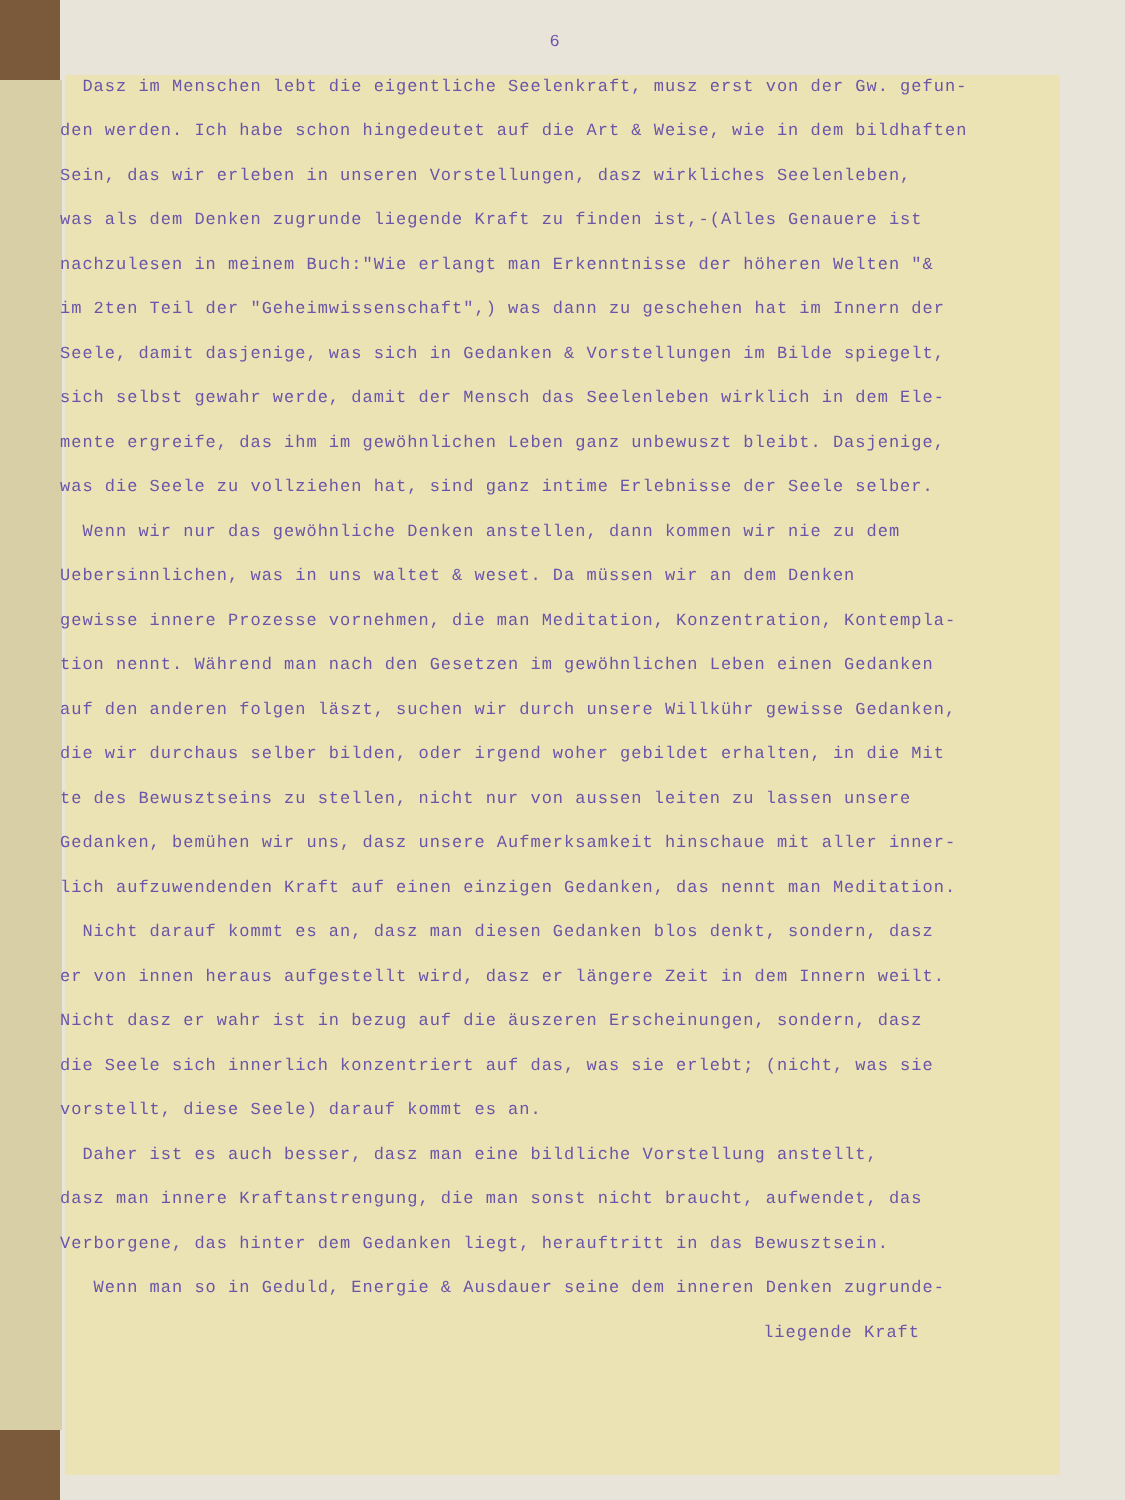6
Dasz im Menschen lebt die eigentliche Seelenkraft, musz erst von der Gw. gefun-
den werden. Ich habe schon hingedeutet auf die Art & Weise, wie in dem bildhaften
Sein, das wir erleben in unseren Vorstellungen, dasz wirkliches Seelenleben,
was als dem Denken zugrunde liegende Kraft zu finden ist,-(Alles Genauere ist
nachzulesen in meinem Buch:"Wie erlangt man Erkenntnisse der höheren Welten "&
im 2ten Teil der "Geheimwissenschaft",) was dann zu geschehen hat im Innern der
Seele, damit dasjenige, was sich in Gedanken & Vorstellungen im Bilde spiegelt,
sich selbst gewahr werde, damit der Mensch das Seelenleben wirklich in dem Ele-
mente ergreife, das ihm im gewöhnlichen Leben ganz unbewuszt bleibt. Dasjenige,
was die Seele zu vollziehen hat, sind ganz intime Erlebnisse der Seele selber.
Wenn wir nur das gewöhnliche Denken anstellen, dann kommen wir nie zu dem
Uebersinnlichen, was in uns waltet & weset. Da müssen wir an dem Denken
gewisse innere Prozesse vornehmen, die man Meditation, Konzentration, Kontempla-
tion nennt. Während man nach den Gesetzen im gewöhnlichen Leben einen Gedanken
auf den anderen folgen läszt, suchen wir durch unsere Willkühr gewisse Gedanken,
die wir durchaus selber bilden, oder irgend woher gebildet erhalten, in die Mit
te des Bewusztseins zu stellen, nicht nur von aussen leiten zu lassen unsere
Gedanken, bemühen wir uns, dasz unsere Aufmerksamkeit hinschaue mit aller inner-
lich aufzuwendenden Kraft auf einen einzigen Gedanken, das nennt man Meditation.
Nicht darauf kommt es an, dasz man diesen Gedanken blos denkt, sondern, dasz
er von innen heraus aufgestellt wird, dasz er längere Zeit in dem Innern weilt.
Nicht dasz er wahr ist in bezug auf die äuszeren Erscheinungen, sondern, dasz
die Seele sich innerlich konzentriert auf das, was sie erlebt; (nicht, was sie
vorstellt, diese Seele) darauf kommt es an.
Daher ist es auch besser, dasz man eine bildliche Vorstellung anstellt,
dasz man innere Kraftanstrengung, die man sonst nicht braucht, aufwendet, das
Verborgene, das hinter dem Gedanken liegt, herauftritt in das Bewusztsein.
Wenn man so in Geduld, Energie & Ausdauer seine dem inneren Denken zugrunde-
liegende Kraft